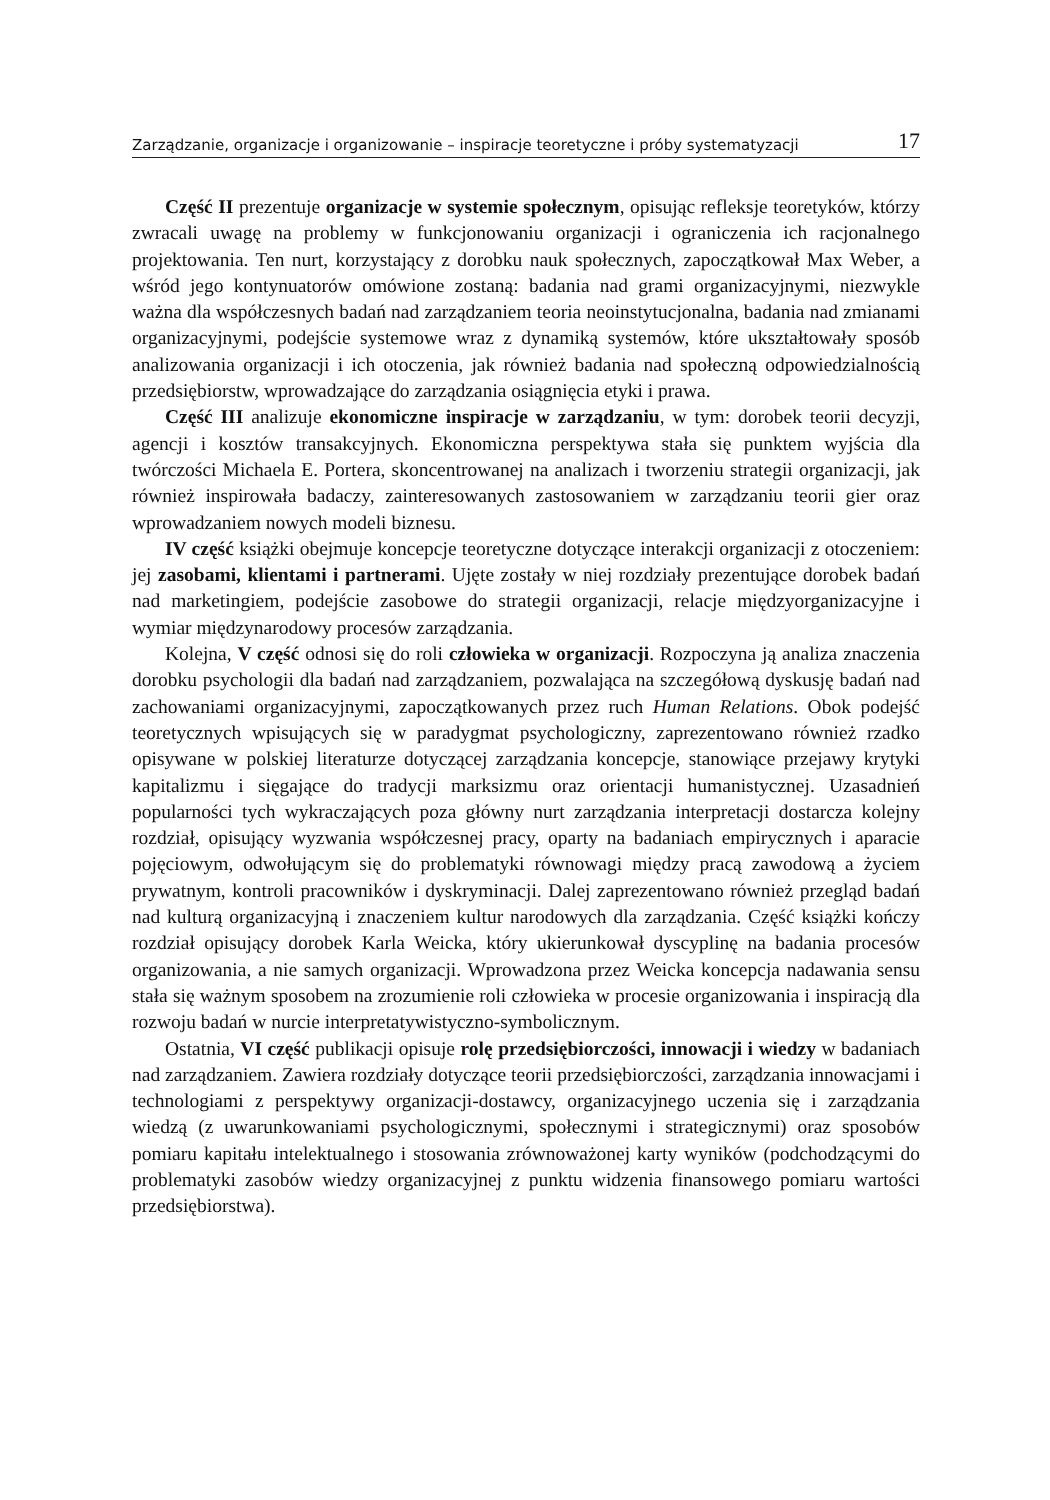Zarządzanie, organizacje i organizowanie – inspiracje teoretyczne i próby systematyzacji 17
Część II prezentuje organizacje w systemie społecznym, opisując refleksje teoretyków, którzy zwracali uwagę na problemy w funkcjonowaniu organizacji i ograniczenia ich racjonalnego projektowania. Ten nurt, korzystający z dorobku nauk społecznych, zapoczątkował Max Weber, a wśród jego kontynuatorów omówione zostaną: badania nad grami organizacyjnymi, niezwykle ważna dla współczesnych badań nad zarządzaniem teoria neoinstytucjonalna, badania nad zmianami organizacyjnymi, podejście systemowe wraz z dynamiką systemów, które ukształtowały sposób analizowania organizacji i ich otoczenia, jak również badania nad społeczną odpowiedzialnością przedsiębiorstw, wprowadzające do zarządzania osiągnięcia etyki i prawa.
Część III analizuje ekonomiczne inspiracje w zarządzaniu, w tym: dorobek teorii decyzji, agencji i kosztów transakcyjnych. Ekonomiczna perspektywa stała się punktem wyjścia dla twórczości Michaela E. Portera, skoncentrowanej na analizach i tworzeniu strategii organizacji, jak również inspirowała badaczy, zainteresowanych zastosowaniem w zarządzaniu teorii gier oraz wprowadzaniem nowych modeli biznesu.
IV część książki obejmuje koncepcje teoretyczne dotyczące interakcji organizacji z otoczeniem: jej zasobami, klientami i partnerami. Ujęte zostały w niej rozdziały prezentujące dorobek badań nad marketingiem, podejście zasobowe do strategii organizacji, relacje międzyorganizacyjne i wymiar międzynarodowy procesów zarządzania.
Kolejna, V część odnosi się do roli człowieka w organizacji. Rozpoczyna ją analiza znaczenia dorobku psychologii dla badań nad zarządzaniem, pozwalająca na szczegółową dyskusję badań nad zachowaniami organizacyjnymi, zapoczątkowanych przez ruch Human Relations. Obok podejść teoretycznych wpisujących się w paradygmat psychologiczny, zaprezentowano również rzadko opisywane w polskiej literaturze dotyczącej zarządzania koncepcje, stanowiące przejawy krytyki kapitalizmu i sięgające do tradycji marksizmu oraz orientacji humanistycznej. Uzasadnień popularności tych wykraczających poza główny nurt zarządzania interpretacji dostarcza kolejny rozdział, opisujący wyzwania współczesnej pracy, oparty na badaniach empirycznych i aparacie pojęciowym, odwołującym się do problematyki równowagi między pracą zawodową a życiem prywatnym, kontroli pracowników i dyskryminacji. Dalej zaprezentowano również przegląd badań nad kulturą organizacyjną i znaczeniem kultur narodowych dla zarządzania. Część książki kończy rozdział opisujący dorobek Karla Weicka, który ukierunkował dyscyplinę na badania procesów organizowania, a nie samych organizacji. Wprowadzona przez Weicka koncepcja nadawania sensu stała się ważnym sposobem na zrozumienie roli człowieka w procesie organizowania i inspiracją dla rozwoju badań w nurcie interpretatywistyczno-symbolicznym.
Ostatnia, VI część publikacji opisuje rolę przedsiębiorczości, innowacji i wiedzy w badaniach nad zarządzaniem. Zawiera rozdziały dotyczące teorii przedsiębiorczości, zarządzania innowacjami i technologiami z perspektywy organizacji-dostawcy, organizacyjnego uczenia się i zarządzania wiedzą (z uwarunkowaniami psychologicznymi, społecznymi i strategicznymi) oraz sposobów pomiaru kapitału intelektualnego i stosowania zrównoważonej karty wyników (podchodzącymi do problematyki zasobów wiedzy organizacyjnej z punktu widzenia finansowego pomiaru wartości przedsiębiorstwa).